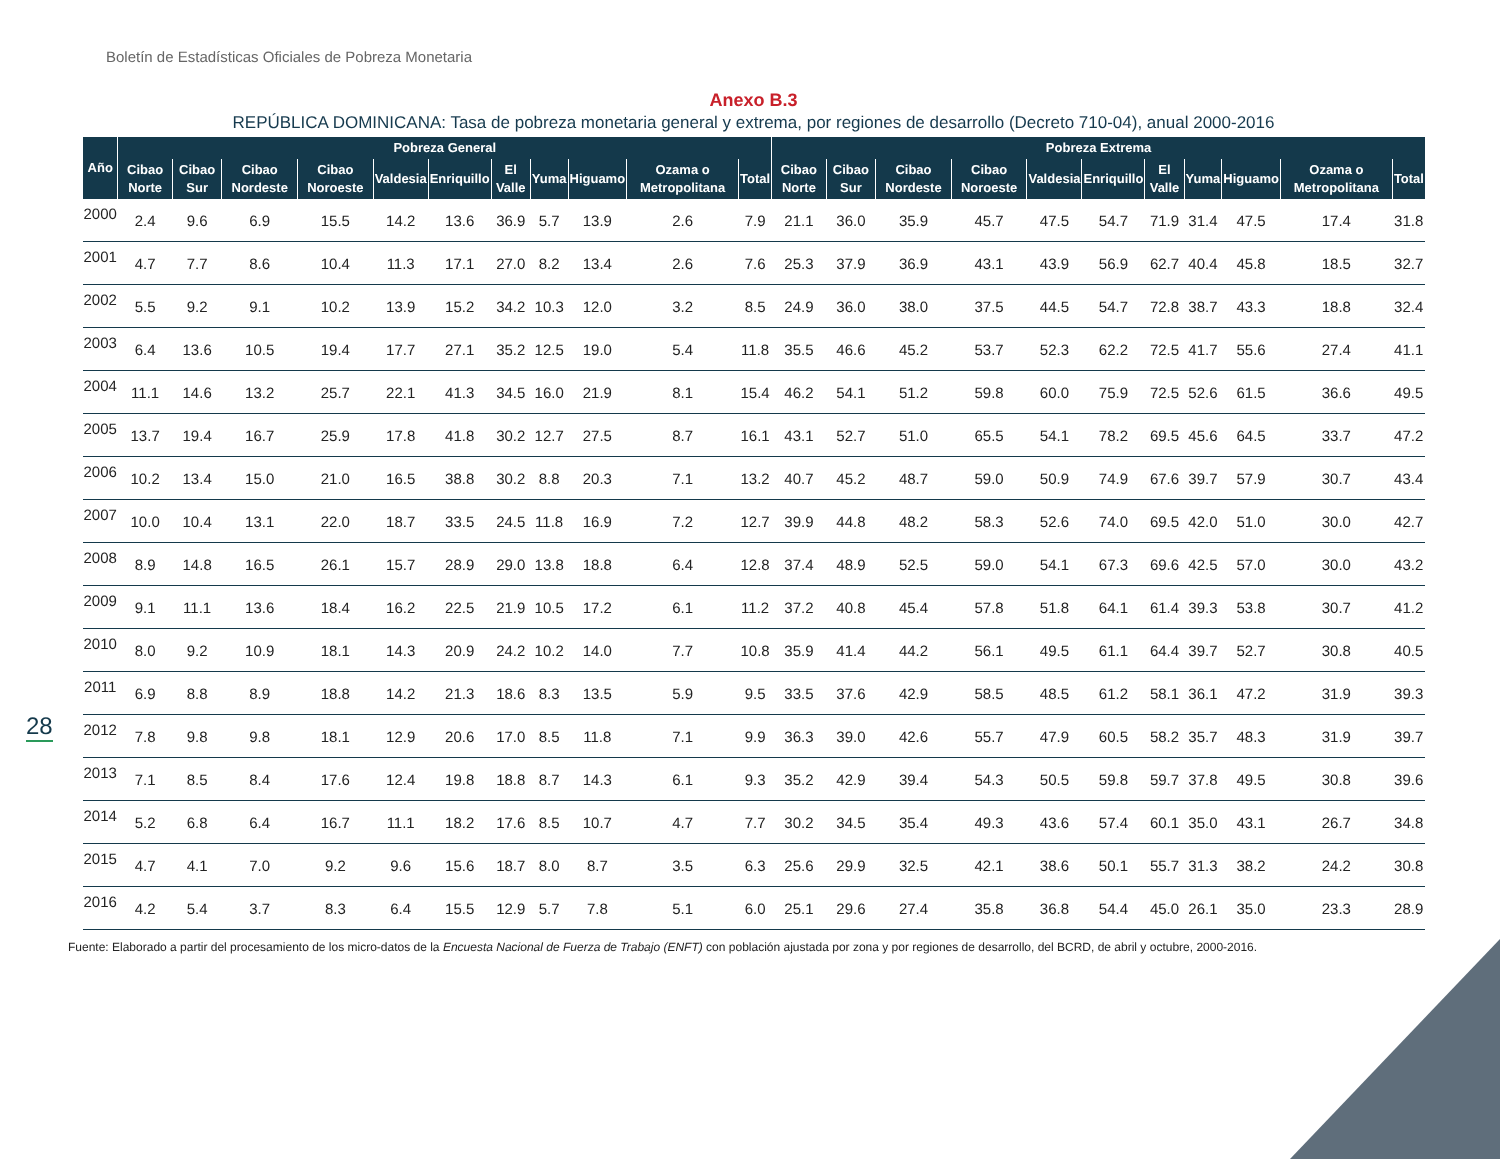Boletín de Estadísticas Oficiales de Pobreza Monetaria
Anexo B.3
REPÚBLICA DOMINICANA: Tasa de pobreza monetaria general y extrema, por regiones de desarrollo (Decreto 710-04), anual 2000-2016
| Año | Pobreza General | | | | | | | | | | | Pobreza Extrema | | | | | | | | | | |
| --- | --- | --- | --- | --- | --- | --- | --- | --- | --- | --- | --- | --- | --- | --- | --- | --- | --- | --- | --- | --- | --- | --- |
| | Cibao Norte | Cibao Sur | Cibao Nordeste | Cibao Noroeste | Valdesia | Enriquillo | El Valle | Yuma | Higuamo | Ozama o Metropolitana | Total | Cibao Norte | Cibao Sur | Cibao Nordeste | Cibao Noroeste | Valdesia | Enriquillo | El Valle | Yuma | Higuamo | Ozama o Metropolitana | Total |
| 2000 | 2.4 | 9.6 | 6.9 | 15.5 | 14.2 | 13.6 | 36.9 | 5.7 | 13.9 | 2.6 | 7.9 | 21.1 | 36.0 | 35.9 | 45.7 | 47.5 | 54.7 | 71.9 | 31.4 | 47.5 | 17.4 | 31.8 |
| 2001 | 4.7 | 7.7 | 8.6 | 10.4 | 11.3 | 17.1 | 27.0 | 8.2 | 13.4 | 2.6 | 7.6 | 25.3 | 37.9 | 36.9 | 43.1 | 43.9 | 56.9 | 62.7 | 40.4 | 45.8 | 18.5 | 32.7 |
| 2002 | 5.5 | 9.2 | 9.1 | 10.2 | 13.9 | 15.2 | 34.2 | 10.3 | 12.0 | 3.2 | 8.5 | 24.9 | 36.0 | 38.0 | 37.5 | 44.5 | 54.7 | 72.8 | 38.7 | 43.3 | 18.8 | 32.4 |
| 2003 | 6.4 | 13.6 | 10.5 | 19.4 | 17.7 | 27.1 | 35.2 | 12.5 | 19.0 | 5.4 | 11.8 | 35.5 | 46.6 | 45.2 | 53.7 | 52.3 | 62.2 | 72.5 | 41.7 | 55.6 | 27.4 | 41.1 |
| 2004 | 11.1 | 14.6 | 13.2 | 25.7 | 22.1 | 41.3 | 34.5 | 16.0 | 21.9 | 8.1 | 15.4 | 46.2 | 54.1 | 51.2 | 59.8 | 60.0 | 75.9 | 72.5 | 52.6 | 61.5 | 36.6 | 49.5 |
| 2005 | 13.7 | 19.4 | 16.7 | 25.9 | 17.8 | 41.8 | 30.2 | 12.7 | 27.5 | 8.7 | 16.1 | 43.1 | 52.7 | 51.0 | 65.5 | 54.1 | 78.2 | 69.5 | 45.6 | 64.5 | 33.7 | 47.2 |
| 2006 | 10.2 | 13.4 | 15.0 | 21.0 | 16.5 | 38.8 | 30.2 | 8.8 | 20.3 | 7.1 | 13.2 | 40.7 | 45.2 | 48.7 | 59.0 | 50.9 | 74.9 | 67.6 | 39.7 | 57.9 | 30.7 | 43.4 |
| 2007 | 10.0 | 10.4 | 13.1 | 22.0 | 18.7 | 33.5 | 24.5 | 11.8 | 16.9 | 7.2 | 12.7 | 39.9 | 44.8 | 48.2 | 58.3 | 52.6 | 74.0 | 69.5 | 42.0 | 51.0 | 30.0 | 42.7 |
| 2008 | 8.9 | 14.8 | 16.5 | 26.1 | 15.7 | 28.9 | 29.0 | 13.8 | 18.8 | 6.4 | 12.8 | 37.4 | 48.9 | 52.5 | 59.0 | 54.1 | 67.3 | 69.6 | 42.5 | 57.0 | 30.0 | 43.2 |
| 2009 | 9.1 | 11.1 | 13.6 | 18.4 | 16.2 | 22.5 | 21.9 | 10.5 | 17.2 | 6.1 | 11.2 | 37.2 | 40.8 | 45.4 | 57.8 | 51.8 | 64.1 | 61.4 | 39.3 | 53.8 | 30.7 | 41.2 |
| 2010 | 8.0 | 9.2 | 10.9 | 18.1 | 14.3 | 20.9 | 24.2 | 10.2 | 14.0 | 7.7 | 10.8 | 35.9 | 41.4 | 44.2 | 56.1 | 49.5 | 61.1 | 64.4 | 39.7 | 52.7 | 30.8 | 40.5 |
| 2011 | 6.9 | 8.8 | 8.9 | 18.8 | 14.2 | 21.3 | 18.6 | 8.3 | 13.5 | 5.9 | 9.5 | 33.5 | 37.6 | 42.9 | 58.5 | 48.5 | 61.2 | 58.1 | 36.1 | 47.2 | 31.9 | 39.3 |
| 2012 | 7.8 | 9.8 | 9.8 | 18.1 | 12.9 | 20.6 | 17.0 | 8.5 | 11.8 | 7.1 | 9.9 | 36.3 | 39.0 | 42.6 | 55.7 | 47.9 | 60.5 | 58.2 | 35.7 | 48.3 | 31.9 | 39.7 |
| 2013 | 7.1 | 8.5 | 8.4 | 17.6 | 12.4 | 19.8 | 18.8 | 8.7 | 14.3 | 6.1 | 9.3 | 35.2 | 42.9 | 39.4 | 54.3 | 50.5 | 59.8 | 59.7 | 37.8 | 49.5 | 30.8 | 39.6 |
| 2014 | 5.2 | 6.8 | 6.4 | 16.7 | 11.1 | 18.2 | 17.6 | 8.5 | 10.7 | 4.7 | 7.7 | 30.2 | 34.5 | 35.4 | 49.3 | 43.6 | 57.4 | 60.1 | 35.0 | 43.1 | 26.7 | 34.8 |
| 2015 | 4.7 | 4.1 | 7.0 | 9.2 | 9.6 | 15.6 | 18.7 | 8.0 | 8.7 | 3.5 | 6.3 | 25.6 | 29.9 | 32.5 | 42.1 | 38.6 | 50.1 | 55.7 | 31.3 | 38.2 | 24.2 | 30.8 |
| 2016 | 4.2 | 5.4 | 3.7 | 8.3 | 6.4 | 15.5 | 12.9 | 5.7 | 7.8 | 5.1 | 6.0 | 25.1 | 29.6 | 27.4 | 35.8 | 36.8 | 54.4 | 45.0 | 26.1 | 35.0 | 23.3 | 28.9 |
Fuente: Elaborado a partir del procesamiento de los micro-datos de la Encuesta Nacional de Fuerza de Trabajo (ENFT) con población ajustada por zona y por regiones de desarrollo, del BCRD, de abril y octubre, 2000-2016.
28